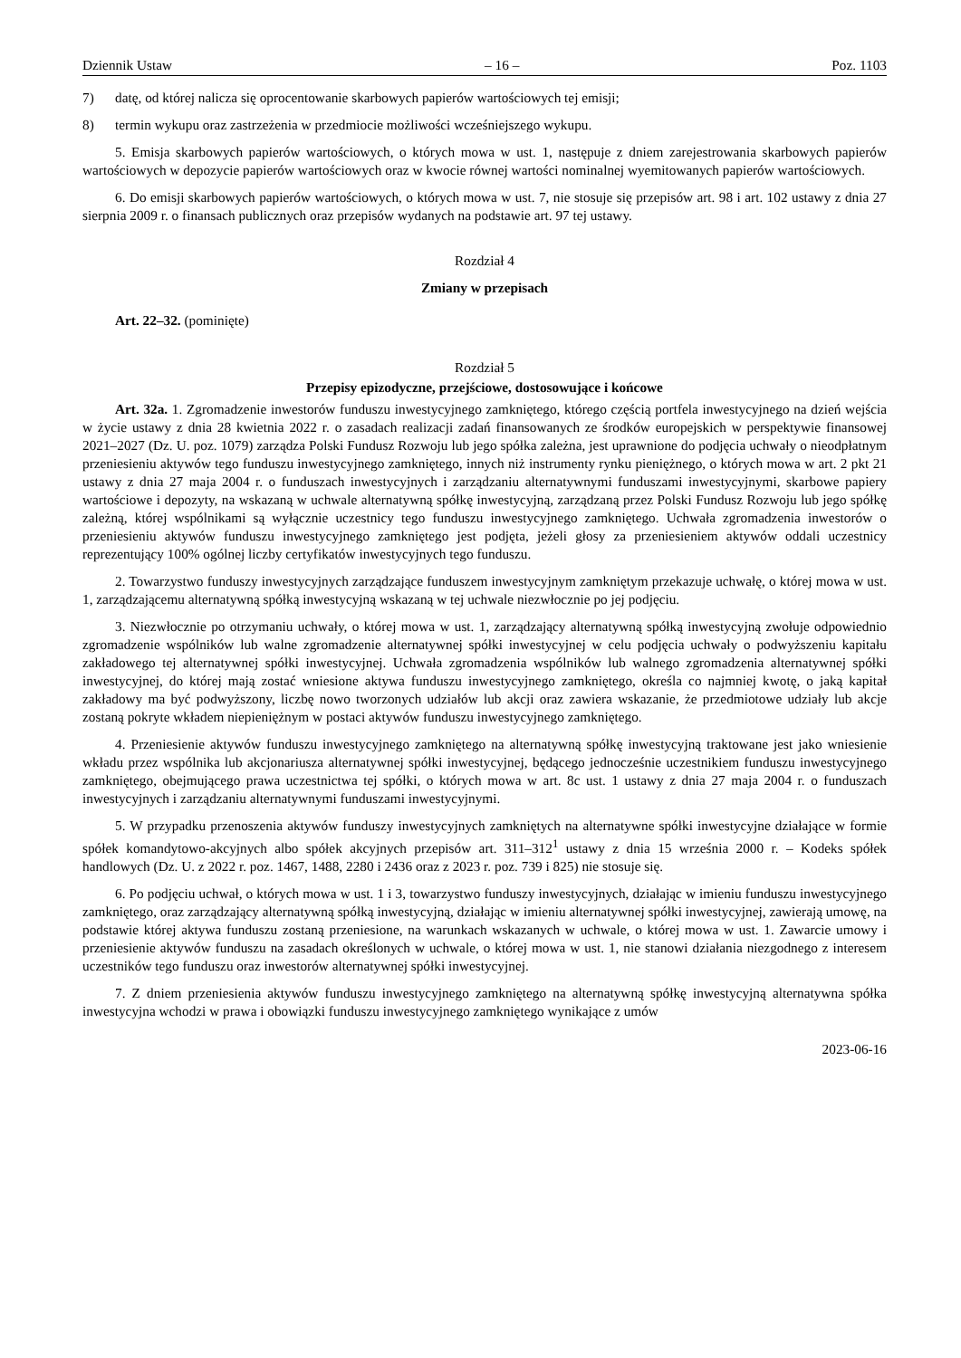Dziennik Ustaw – 16 – Poz. 1103
7) datę, od której nalicza się oprocentowanie skarbowych papierów wartościowych tej emisji;
8) termin wykupu oraz zastrzeżenia w przedmiocie możliwości wcześniejszego wykupu.
5. Emisja skarbowych papierów wartościowych, o których mowa w ust. 1, następuje z dniem zarejestrowania skarbowych papierów wartościowych w depozycie papierów wartościowych oraz w kwocie równej wartości nominalnej wyemitowanych papierów wartościowych.
6. Do emisji skarbowych papierów wartościowych, o których mowa w ust. 7, nie stosuje się przepisów art. 98 i art. 102 ustawy z dnia 27 sierpnia 2009 r. o finansach publicznych oraz przepisów wydanych na podstawie art. 97 tej ustawy.
Rozdział 4
Zmiany w przepisach
Art. 22–32. (pominięte)
Rozdział 5
Przepisy epizodyczne, przejściowe, dostosowujące i końcowe
Art. 32a. 1. Zgromadzenie inwestorów funduszu inwestycyjnego zamkniętego, którego częścią portfela inwestycyjnego na dzień wejścia w życie ustawy z dnia 28 kwietnia 2022 r. o zasadach realizacji zadań finansowanych ze środków europejskich w perspektywie finansowej 2021–2027 (Dz. U. poz. 1079) zarządza Polski Fundusz Rozwoju lub jego spółka zależna, jest uprawnione do podjęcia uchwały o nieodpłatnym przeniesieniu aktywów tego funduszu inwestycyjnego zamkniętego, innych niż instrumenty rynku pieniężnego, o których mowa w art. 2 pkt 21 ustawy z dnia 27 maja 2004 r. o funduszach inwestycyjnych i zarządzaniu alternatywnymi funduszami inwestycyjnymi, skarbowe papiery wartościowe i depozyty, na wskazaną w uchwale alternatywną spółkę inwestycyjną, zarządzaną przez Polski Fundusz Rozwoju lub jego spółkę zależną, której wspólnikami są wyłącznie uczestnicy tego funduszu inwestycyjnego zamkniętego. Uchwała zgromadzenia inwestorów o przeniesieniu aktywów funduszu inwestycyjnego zamkniętego jest podjęta, jeżeli głosy za przeniesieniem aktywów oddali uczestnicy reprezentujący 100% ogólnej liczby certyfikatów inwestycyjnych tego funduszu.
2. Towarzystwo funduszy inwestycyjnych zarządzające funduszem inwestycyjnym zamkniętym przekazuje uchwałę, o której mowa w ust. 1, zarządzającemu alternatywną spółką inwestycyjną wskazaną w tej uchwale niezwłocznie po jej podjęciu.
3. Niezwłocznie po otrzymaniu uchwały, o której mowa w ust. 1, zarządzający alternatywną spółką inwestycyjną zwołuje odpowiednio zgromadzenie wspólników lub walne zgromadzenie alternatywnej spółki inwestycyjnej w celu podjęcia uchwały o podwyższeniu kapitału zakładowego tej alternatywnej spółki inwestycyjnej. Uchwała zgromadzenia wspólników lub walnego zgromadzenia alternatywnej spółki inwestycyjnej, do której mają zostać wniesione aktywa funduszu inwestycyjnego zamkniętego, określa co najmniej kwotę, o jaką kapitał zakładowy ma być podwyższony, liczbę nowo tworzonych udziałów lub akcji oraz zawiera wskazanie, że przedmiotowe udziały lub akcje zostaną pokryte wkładem niepieniężnym w postaci aktywów funduszu inwestycyjnego zamkniętego.
4. Przeniesienie aktywów funduszu inwestycyjnego zamkniętego na alternatywną spółkę inwestycyjną traktowane jest jako wniesienie wkładu przez wspólnika lub akcjonariusza alternatywnej spółki inwestycyjnej, będącego jednocześnie uczestnikiem funduszu inwestycyjnego zamkniętego, obejmującego prawa uczestnictwa tej spółki, o których mowa w art. 8c ust. 1 ustawy z dnia 27 maja 2004 r. o funduszach inwestycyjnych i zarządzaniu alternatywnymi funduszami inwestycyjnymi.
5. W przypadku przenoszenia aktywów funduszy inwestycyjnych zamkniętych na alternatywne spółki inwestycyjne działające w formie spółek komandytowo-akcyjnych albo spółek akcyjnych przepisów art. 311–312<sup>1</sup> ustawy z dnia 15 września 2000 r. – Kodeks spółek handlowych (Dz. U. z 2022 r. poz. 1467, 1488, 2280 i 2436 oraz z 2023 r. poz. 739 i 825) nie stosuje się.
6. Po podjęciu uchwał, o których mowa w ust. 1 i 3, towarzystwo funduszy inwestycyjnych, działając w imieniu funduszu inwestycyjnego zamkniętego, oraz zarządzający alternatywną spółką inwestycyjną, działając w imieniu alternatywnej spółki inwestycyjnej, zawierają umowę, na podstawie której aktywa funduszu zostaną przeniesione, na warunkach wskazanych w uchwale, o której mowa w ust. 1. Zawarcie umowy i przeniesienie aktywów funduszu na zasadach określonych w uchwale, o której mowa w ust. 1, nie stanowi działania niezgodnego z interesem uczestników tego funduszu oraz inwestorów alternatywnej spółki inwestycyjnej.
7. Z dniem przeniesienia aktywów funduszu inwestycyjnego zamkniętego na alternatywną spółkę inwestycyjną alternatywna spółka inwestycyjna wchodzi w prawa i obowiązki funduszu inwestycyjnego zamkniętego wynikające z umów
2023-06-16